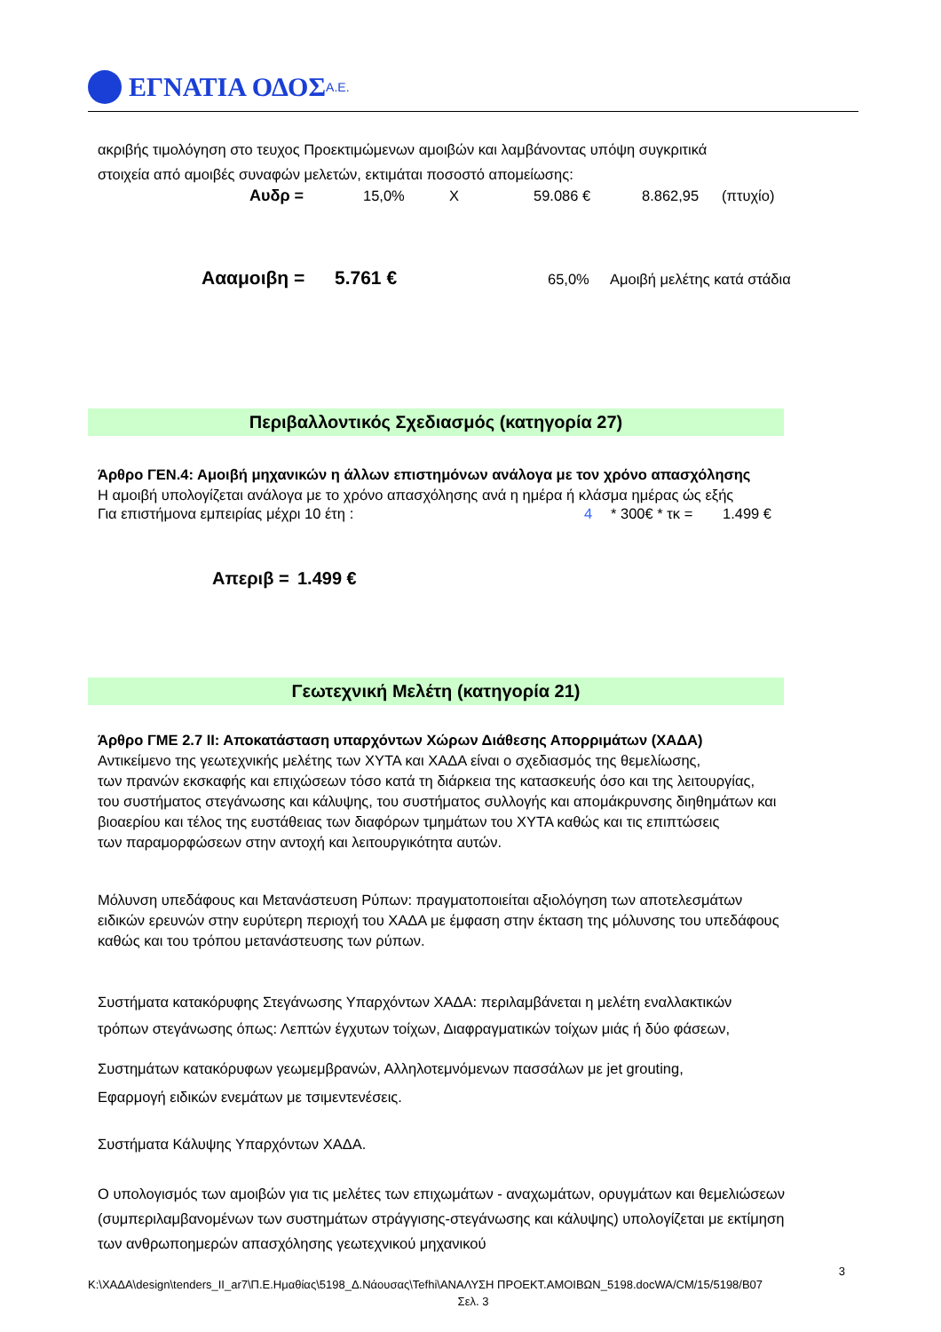ΕΓΝΑΤΙΑ ΟΔΟΣ Α.Ε.
ακριβής τιμολόγηση στο τευχος Προεκτιμώμενων αμοιβών και λαμβάνοντας υπόψη συγκριτικά
στοιχεία από αμοιβές συναφών μελετών, εκτιμάται ποσοστό απομείωσης:
Αυδρ = 15,0% X 59.086 € 8.862,95 (πτυχίο)
Αααμοιβη = 5.761 € 65,0% Αμοιβή μελέτης κατά στάδια
Περιβαλλοντικός Σχεδιασμός (κατηγορία 27)
Άρθρο ΓΕΝ.4: Αμοιβή μηχανικών η άλλων επιστημόνων ανάλογα με τον χρόνο απασχόλησης
Η αμοιβή υπολογίζεται ανάλογα με το χρόνο απασχόλησης ανά η ημέρα ή κλάσμα ημέρας ώς εξής
Για επιστήμονα εμπειρίας μέχρι 10 έτη : 4 * 300€ * τκ = 1.499 €
Απεριβ = 1.499 €
Γεωτεχνική Μελέτη (κατηγορία 21)
Άρθρο ΓΜΕ 2.7 ΙΙ: Αποκατάσταση υπαρχόντων Χώρων Διάθεσης Απορριμάτων (ΧΑΔΑ)
Αντικείμενο της γεωτεχνικής μελέτης των ΧΥΤΑ και ΧΑΔΑ είναι ο σχεδιασμός της θεμελίωσης,
των πρανών εκσκαφής και επιχώσεων τόσο κατά τη διάρκεια της κατασκευής όσο και της λειτουργίας,
του συστήματος στεγάνωσης και κάλυψης, του συστήματος συλλογής και απομάκρυνσης διηθημάτων και
βιοαερίου και τέλος της ευστάθειας των διαφόρων τμημάτων του ΧΥΤΑ καθώς και τις επιπτώσεις
των παραμορφώσεων στην αντοχή και λειτουργικότητα αυτών.
Μόλυνση υπεδάφους και Μετανάστευση Ρύπων: πραγματοποιείται αξιολόγηση των αποτελεσμάτων
ειδικών ερευνών στην ευρύτερη περιοχή του ΧΑΔΑ με έμφαση στην έκταση της μόλυνσης του υπεδάφους
καθώς και του τρόπου μετανάστευσης των ρύπων.
Συστήματα κατακόρυφης Στεγάνωσης Υπαρχόντων ΧΑΔΑ: περιλαμβάνεται η μελέτη εναλλακτικών
τρόπων στεγάνωσης όπως: Λεπτών έγχυτων τοίχων, Διαφραγματικών τοίχων μιάς ή δύο φάσεων,
Συστημάτων κατακόρυφων γεωμεμβρανών, Αλληλοτεμνόμενων πασσάλων με jet grouting,
Εφαρμογή ειδικών ενεμάτων με τσιμεντενέσεις.
Συστήματα Κάλυψης Υπαρχόντων ΧΑΔΑ.
Ο υπολογισμός των αμοιβών για τις μελέτες των επιχωμάτων - αναχωμάτων, ορυγμάτων και θεμελιώσεων
(συμπεριλαμβανομένων των συστημάτων στράγγισης-στεγάνωσης και κάλυψης) υπολογίζεται με εκτίμηση
των ανθρωποημερών απασχόλησης γεωτεχνικού μηχανικού
3
K:\ΧΑΔΑ\design\tenders_II_ar7\Π.Ε.Ημαθίας\5198_Δ.Νάουσας\Tefhi\ΑΝΑΛΥΣΗ ΠΡΟΕΚΤ.ΑΜΟΙΒΩΝ_5198.docWA/CM/15/5198/B07
Σελ. 3